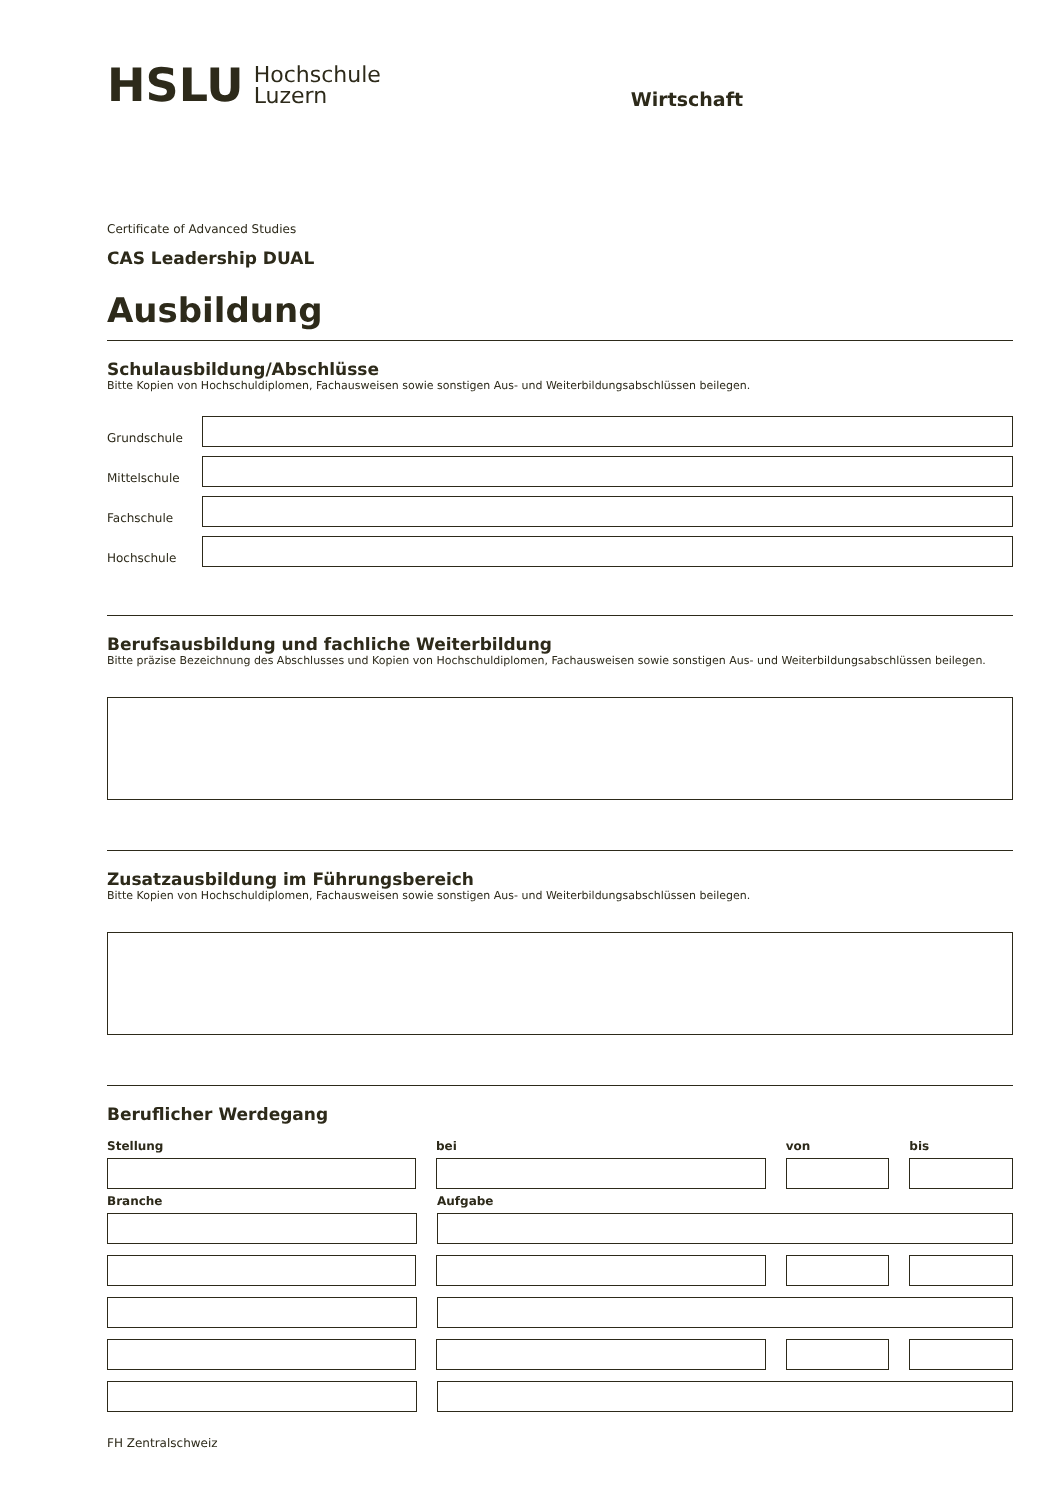HSLU
Hochschule
Luzern
Wirtschaft
Certificate of Advanced Studies
CAS Leadership DUAL
Ausbildung
Schulausbildung/Abschlüsse
Bitte Kopien von Hochschuldiplomen, Fachausweisen sowie sonstigen Aus- und Weiterbildungsabschlüssen beilegen.
Grundschule
Mittelschule
Fachschule
Hochschule
Berufsausbildung und fachliche Weiterbildung
Bitte präzise Bezeichnung des Abschlusses und Kopien von Hochschuldiplomen, Fachausweisen sowie sonstigen Aus- und Weiterbildungsabschlüssen beilegen.
Zusatzausbildung im Führungsbereich
Bitte Kopien von Hochschuldiplomen, Fachausweisen sowie sonstigen Aus- und Weiterbildungsabschlüssen beilegen.
Beruflicher Werdegang
Stellung bei von bis
Branche Aufgabe
FH Zentralschweiz